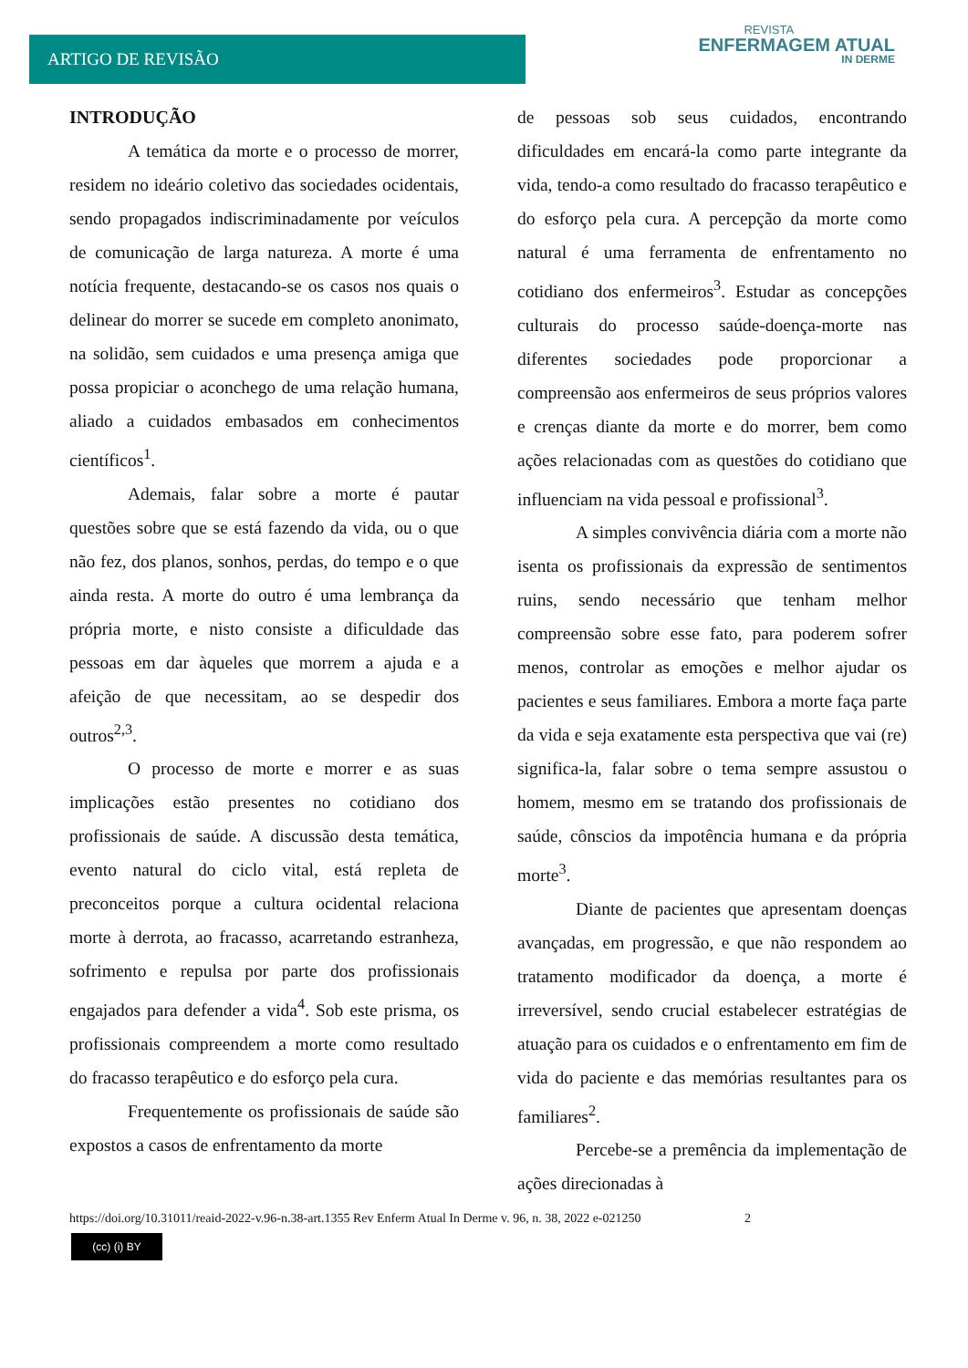ARTIGO DE REVISÃO
REVISTA
ENFERMAGEM ATUAL
IN DERME
INTRODUÇÃO
A temática da morte e o processo de morrer, residem no ideário coletivo das sociedades ocidentais, sendo propagados indiscriminadamente por veículos de comunicação de larga natureza. A morte é uma notícia frequente, destacando-se os casos nos quais o delinear do morrer se sucede em completo anonimato, na solidão, sem cuidados e uma presença amiga que possa propiciar o aconchego de uma relação humana, aliado a cuidados embasados em conhecimentos científicos<sup>1</sup>.
Ademais, falar sobre a morte é pautar questões sobre que se está fazendo da vida, ou o que não fez, dos planos, sonhos, perdas, do tempo e o que ainda resta. A morte do outro é uma lembrança da própria morte, e nisto consiste a dificuldade das pessoas em dar àqueles que morrem a ajuda e a afeição de que necessitam, ao se despedir dos outros<sup>2,3</sup>.
O processo de morte e morrer e as suas implicações estão presentes no cotidiano dos profissionais de saúde. A discussão desta temática, evento natural do ciclo vital, está repleta de preconceitos porque a cultura ocidental relaciona morte à derrota, ao fracasso, acarretando estranheza, sofrimento e repulsa por parte dos profissionais engajados para defender a vida<sup>4</sup>. Sob este prisma, os profissionais compreendem a morte como resultado do fracasso terapêutico e do esforço pela cura.
Frequentemente os profissionais de saúde são expostos a casos de enfrentamento da morte
de pessoas sob seus cuidados, encontrando dificuldades em encará-la como parte integrante da vida, tendo-a como resultado do fracasso terapêutico e do esforço pela cura. A percepção da morte como natural é uma ferramenta de enfrentamento no cotidiano dos enfermeiros<sup>3</sup>. Estudar as concepções culturais do processo saúde-doença-morte nas diferentes sociedades pode proporcionar a compreensão aos enfermeiros de seus próprios valores e crenças diante da morte e do morrer, bem como ações relacionadas com as questões do cotidiano que influenciam na vida pessoal e profissional<sup>3</sup>.
A simples convivência diária com a morte não isenta os profissionais da expressão de sentimentos ruins, sendo necessário que tenham melhor compreensão sobre esse fato, para poderem sofrer menos, controlar as emoções e melhor ajudar os pacientes e seus familiares. Embora a morte faça parte da vida e seja exatamente esta perspectiva que vai (re) significa-la, falar sobre o tema sempre assustou o homem, mesmo em se tratando dos profissionais de saúde, cônscios da impotência humana e da própria morte<sup>3</sup>.
Diante de pacientes que apresentam doenças avançadas, em progressão, e que não respondem ao tratamento modificador da doença, a morte é irreversível, sendo crucial estabelecer estratégias de atuação para os cuidados e o enfrentamento em fim de vida do paciente e das memórias resultantes para os familiares<sup>2</sup>.
Percebe-se a premência da implementação de ações direcionadas à
https://doi.org/10.31011/reaid-2022-v.96-n.38-art.1355 Rev Enferm Atual In Derme v. 96, n. 38, 2022 e-021250 2
(cc) (i) BY